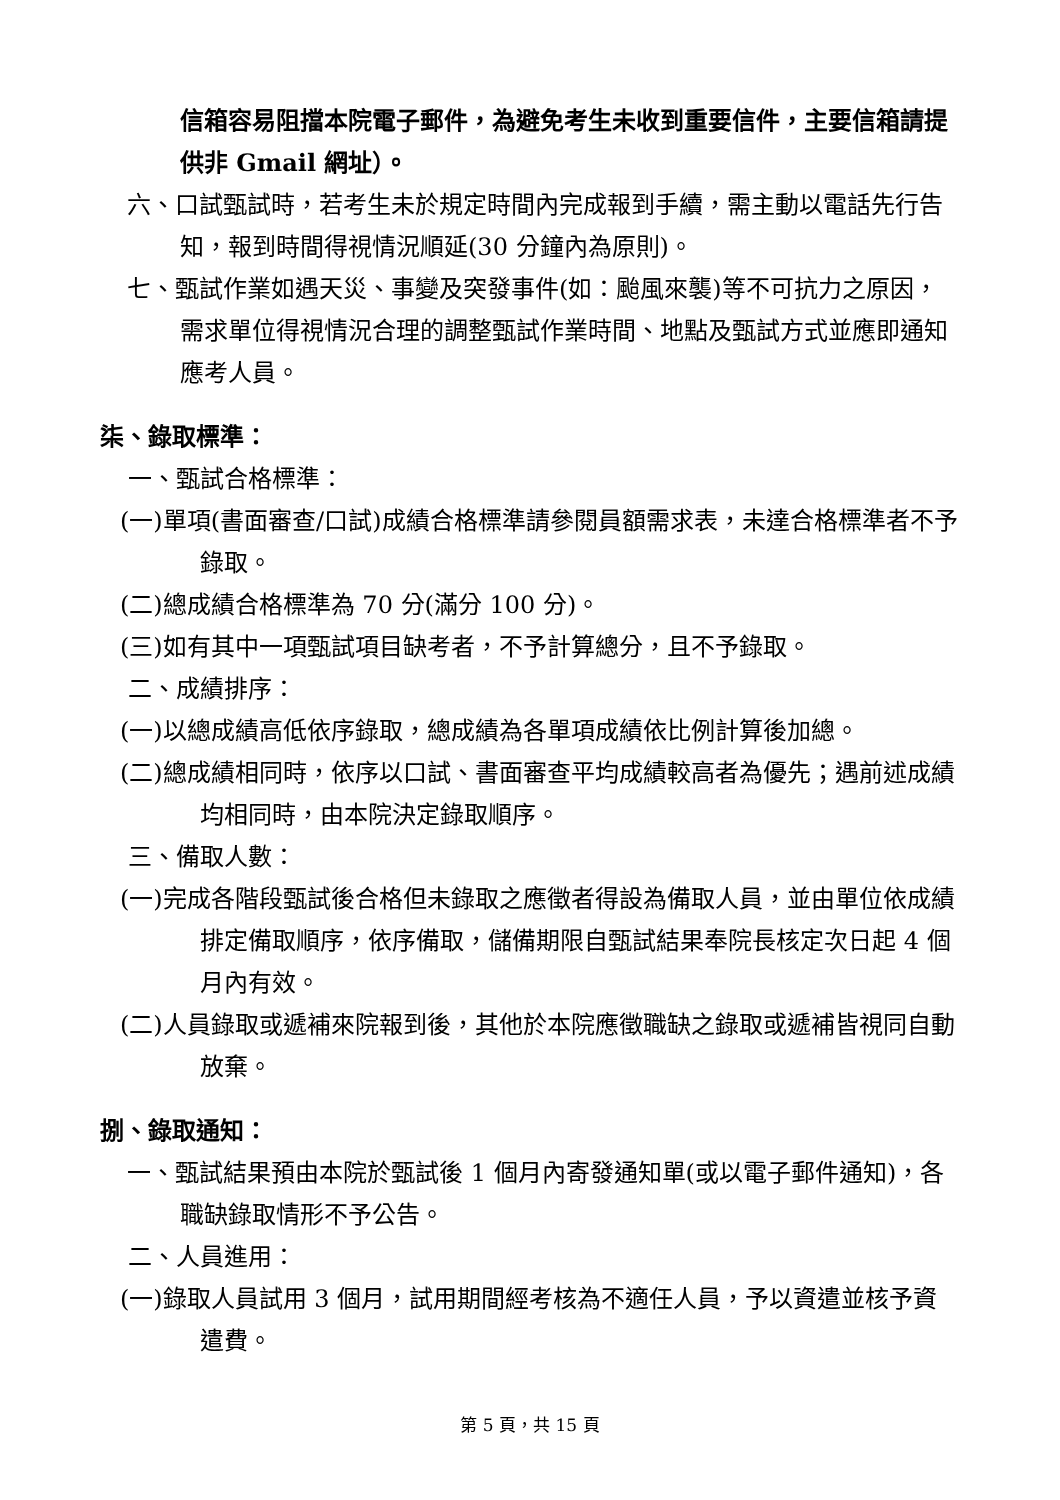信箱容易阻擋本院電子郵件，為避免考生未收到重要信件，主要信箱請提供非 Gmail 網址）。
六、口試甄試時，若考生未於規定時間內完成報到手續，需主動以電話先行告知，報到時間得視情況順延(30 分鐘內為原則)。
七、甄試作業如遇天災、事變及突發事件(如：颱風來襲)等不可抗力之原因，需求單位得視情況合理的調整甄試作業時間、地點及甄試方式並應即通知應考人員。
柒、錄取標準：
一、甄試合格標準：
(一)單項(書面審查/口試)成績合格標準請參閱員額需求表，未達合格標準者不予錄取。
(二)總成績合格標準為 70 分(滿分 100 分)。
(三)如有其中一項甄試項目缺考者，不予計算總分，且不予錄取。
二、成績排序：
(一)以總成績高低依序錄取，總成績為各單項成績依比例計算後加總。
(二)總成績相同時，依序以口試、書面審查平均成績較高者為優先；遇前述成績均相同時，由本院決定錄取順序。
三、備取人數：
(一)完成各階段甄試後合格但未錄取之應徵者得設為備取人員，並由單位依成績排定備取順序，依序備取，儲備期限自甄試結果奉院長核定次日起 4 個月內有效。
(二)人員錄取或遞補來院報到後，其他於本院應徵職缺之錄取或遞補皆視同自動放棄。
捌、錄取通知：
一、甄試結果預由本院於甄試後 1 個月內寄發通知單(或以電子郵件通知)，各職缺錄取情形不予公告。
二、人員進用：
(一)錄取人員試用 3 個月，試用期間經考核為不適任人員，予以資遣並核予資遣費。
第 5 頁，共 15 頁